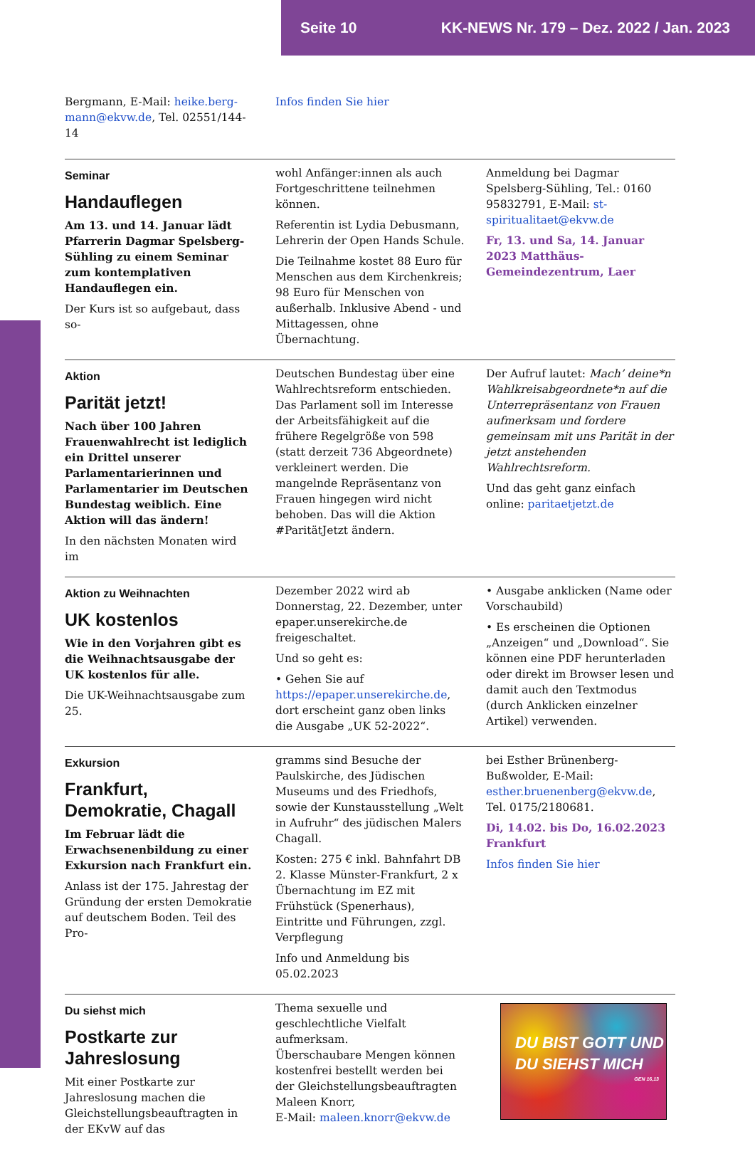Seite 10 KK-NEWS Nr. 179 – Dez. 2022 / Jan. 2023
Bergmann, E-Mail: heike.berg-mann@ekvw.de, Tel. 02551/144-14
Infos finden Sie hier
Seminar
Handauflegen
Am 13. und 14. Januar lädt Pfarrerin Dagmar Spelsberg-Sühling zu einem Seminar zum kontemplativen Handauflegen ein.
Der Kurs ist so aufgebaut, dass so-
wohl Anfänger:innen als auch Fortgeschrittene teilnehmen können.
Referentin ist Lydia Debusmann, Lehrerin der Open Hands Schule.
Die Teilnahme kostet 88 Euro für Menschen aus dem Kirchenkreis; 98 Euro für Menschen von außerhalb. Inklusive Abend - und Mittagessen, ohne Übernachtung.
Anmeldung bei Dagmar Spelsberg-Sühling, Tel.: 0160 95832791, E-Mail: st-spiritualitaet@ekvw.de
Fr, 13. und Sa, 14. Januar 2023 Matthäus-Gemeindezentrum, Laer
Aktion
Parität jetzt!
Nach über 100 Jahren Frauenwahlrecht ist lediglich ein Drittel unserer Parlamentarierinnen und Parlamentarier im Deutschen Bundestag weiblich. Eine Aktion will das ändern!
In den nächsten Monaten wird im
Deutschen Bundestag über eine Wahlrechtsreform entschieden. Das Parlament soll im Interesse der Arbeitsfähigkeit auf die frühere Regelgröße von 598 (statt derzeit 736 Abgeordnete) verkleinert werden. Die mangelnde Repräsentanz von Frauen hingegen wird nicht behoben. Das will die Aktion #ParitätJetzt ändern.
Der Aufruf lautet: Mach’ deine*n Wahlkreisabgeordnete*n auf die Unterrepräsentanz von Frauen aufmerksam und fordere gemeinsam mit uns Parität in der jetzt anstehenden Wahlrechtsreform.
Und das geht ganz einfach online: paritaetjetzt.de
Aktion zu Weihnachten
UK kostenlos
Wie in den Vorjahren gibt es die Weihnachtsausgabe der UK kostenlos für alle.
Die UK-Weihnachtsausgabe zum 25.
Dezember 2022 wird ab Donnerstag, 22. Dezember, unter epaper.unserekirche.de freigeschaltet.
Und so geht es:
• Gehen Sie auf https://epaper.unserekirche.de, dort erscheint ganz oben links die Ausgabe „UK 52-2022“.
• Ausgabe anklicken (Name oder Vorschaubild)
• Es erscheinen die Optionen „Anzeigen“ und „Download“. Sie können eine PDF herunterladen oder direkt im Browser lesen und damit auch den Textmodus (durch Anklicken einzelner Artikel) verwenden.
Exkursion
Frankfurt, Demokratie, Chagall
Im Februar lädt die Erwachsenenbildung zu einer Exkursion nach Frankfurt ein.
Anlass ist der 175. Jahrestag der Gründung der ersten Demokratie auf deutschem Boden. Teil des Pro-
gramms sind Besuche der Paulskirche, des Jüdischen Museums und des Friedhofs, sowie der Kunstausstellung „Welt in Aufruhr“ des jüdischen Malers Chagall.
Kosten: 275 € inkl. Bahnfahrt DB 2. Klasse Münster-Frankfurt, 2 x Übernachtung im EZ mit Frühstück (Spenerhaus), Eintritte und Führungen, zzgl. Verpflegung
Info und Anmeldung bis 05.02.2023
bei Esther Brünenberg-Bußwolder, E-Mail: esther.bruenenberg@ekvw.de, Tel. 0175/2180681.
Di, 14.02. bis Do, 16.02.2023 Frankfurt
Infos finden Sie hier
Du siehst mich
Postkarte zur Jahreslosung
Mit einer Postkarte zur Jahreslosung machen die Gleichstellungsbeauftragten in der EKvW auf das
Thema sexuelle und geschlechtliche Vielfalt aufmerksam.
Überschaubare Mengen können kostenfrei bestellt werden bei der Gleichstellungsbeauftragten Maleen Knorr,
E-Mail: maleen.knorr@ekvw.de
DU BIST GOTT UND
DU SIEHST MICH
GEN 16,13